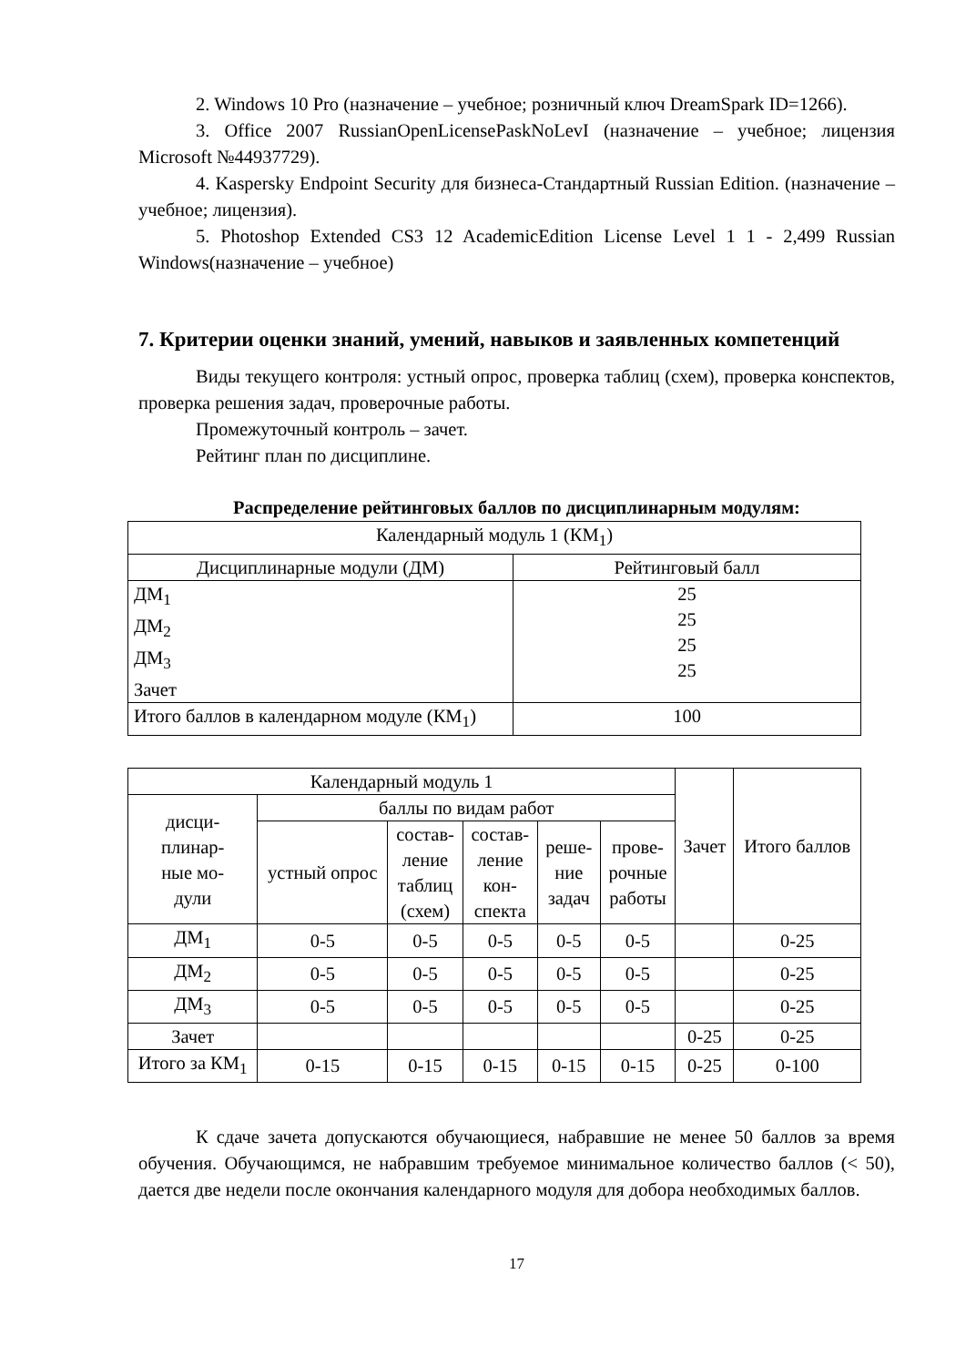2. Windows 10 Pro (назначение – учебное; розничный ключ DreamSpark ID=1266).
3. Office 2007 RussianOpenLicensePaskNoLevI (назначение – учебное; лицензия Microsoft №44937729).
4. Kaspersky Endpoint Security для бизнеса-Стандартный Russian Edition. (назначение – учебное; лицензия).
5. Photoshop Extended CS3 12 AcademicEdition License Level 1 1 - 2,499 Russian Windows(назначение – учебное)
7. Критерии оценки знаний, умений, навыков и заявленных компетенций
Виды текущего контроля: устный опрос, проверка таблиц (схем), проверка конспектов, проверка решения задач, проверочные работы.
Промежуточный контроль – зачет.
Рейтинг план по дисциплине.
Распределение рейтинговых баллов по дисциплинарным модулям:
| Календарный модуль 1 (КМ<sub>1</sub>) | |
| Дисциплинарные модули (ДМ) | Рейтинговый балл |
| ДМ<sub>1</sub> ДМ<sub>2</sub> ДМ<sub>3</sub> Зачет | 25 25 25 25 |
| Итого баллов в календарном модуле (КМ<sub>1</sub>) | 100 |
| Календарный модуль 1 | | | | | | Зачет | Итого баллов |
| дисци- плинар- ные мо- дули | баллы по видам работ | | | | | | |
| | устный опрос | состав- ление таблиц (схем) | состав- ление кон- спекта | реше- ние задач | прове- рочные работы | | |
| ДМ<sub>1</sub> | 0-5 | 0-5 | 0-5 | 0-5 | 0-5 | | 0-25 |
| ДМ<sub>2</sub> | 0-5 | 0-5 | 0-5 | 0-5 | 0-5 | | 0-25 |
| ДМ<sub>3</sub> | 0-5 | 0-5 | 0-5 | 0-5 | 0-5 | | 0-25 |
| Зачет | | | | | | 0-25 | 0-25 |
| Итого за КМ<sub>1</sub> | 0-15 | 0-15 | 0-15 | 0-15 | 0-15 | 0-25 | 0-100 |
К сдаче зачета допускаются обучающиеся, набравшие не менее 50 баллов за время обучения. Обучающимся, не набравшим требуемое минимальное количество баллов (< 50), дается две недели после окончания календарного модуля для добора необходимых баллов.
17